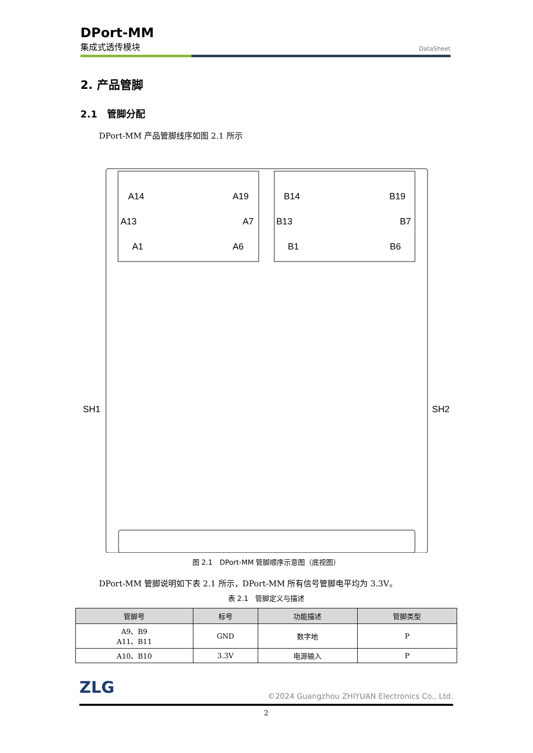DPort-MM
集成式透传模块
DataSheet
2. 产品管脚
2.1　管脚分配
DPort-MM 产品管脚线序如图 2.1 所示
A14
A19
A13
A7
A1
A6
B14
B19
B13
B7
B1
B6
SH1
SH2
图 2.1　DPort-MM 管脚顺序示意图（底视图）
DPort-MM 管脚说明如下表 2.1 所示，DPort-MM 所有信号管脚电平均为 3.3V。
表 2.1　管脚定义与描述
| 管脚号 | 标号 | 功能描述 | 管脚类型 |
| --- | --- | --- | --- |
| A9、B9 A11、B11 | GND | 数字地 | P |
| A10、B10 | 3.3V | 电源输入 | P |
ZLG
©2024 Guangzhou ZHIYUAN Electronics Co., Ltd.
2